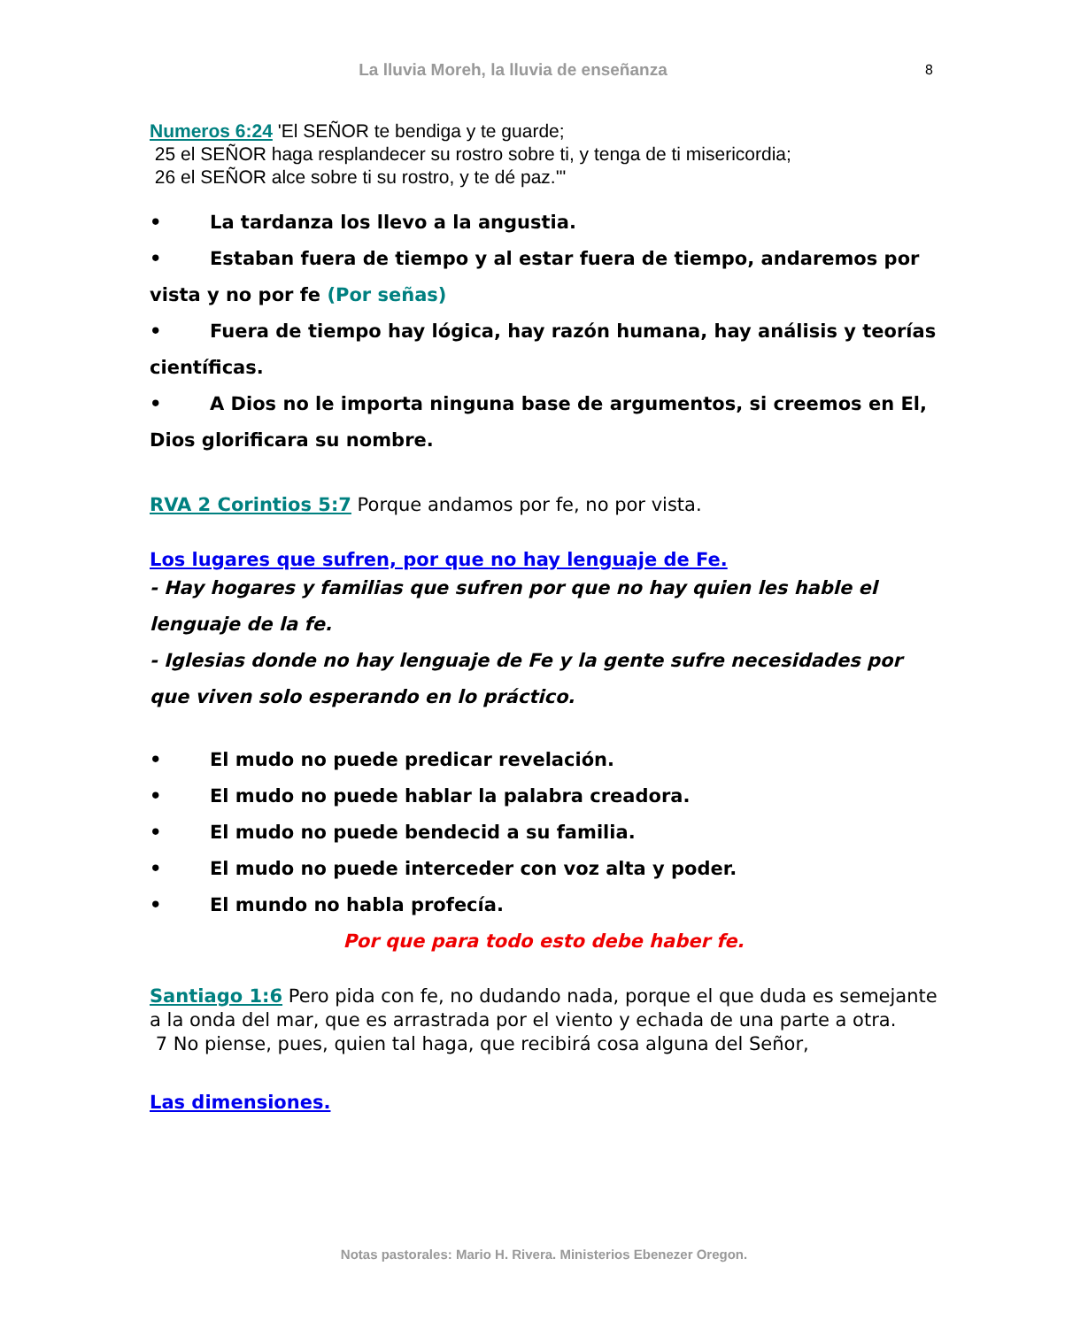La lluvia Moreh, la lluvia de enseñanza 8
Numeros 6:24 'El SEÑOR te bendiga y te guarde;
25 el SEÑOR haga resplandecer su rostro sobre ti, y tenga de ti misericordia;
26 el SEÑOR alce sobre ti su rostro, y te dé paz.'"
• La tardanza los llevo a la angustia.
• Estaban fuera de tiempo y al estar fuera de tiempo, andaremos por vista y no por fe (Por señas)
• Fuera de tiempo hay lógica, hay razón humana, hay análisis y teorías científicas.
• A Dios no le importa ninguna base de argumentos, si creemos en El, Dios glorificara su nombre.
RVA 2 Corintios 5:7 Porque andamos por fe, no por vista.
Los lugares que sufren, por que no hay lenguaje de Fe.
- Hay hogares y familias que sufren por que no hay quien les hable el lenguaje de la fe.
- Iglesias donde no hay lenguaje de Fe y la gente sufre necesidades por que viven solo esperando en lo práctico.
• El mudo no puede predicar revelación.
• El mudo no puede hablar la palabra creadora.
• El mudo no puede bendecid a su familia.
• El mudo no puede interceder con voz alta y poder.
• El mundo no habla profecía.
Por que para todo esto debe haber fe.
Santiago 1:6 Pero pida con fe, no dudando nada, porque el que duda es semejante a la onda del mar, que es arrastrada por el viento y echada de una parte a otra.
7 No piense, pues, quien tal haga, que recibirá cosa alguna del Señor,
Las dimensiones.
Notas pastorales: Mario H. Rivera. Ministerios Ebenezer Oregon.